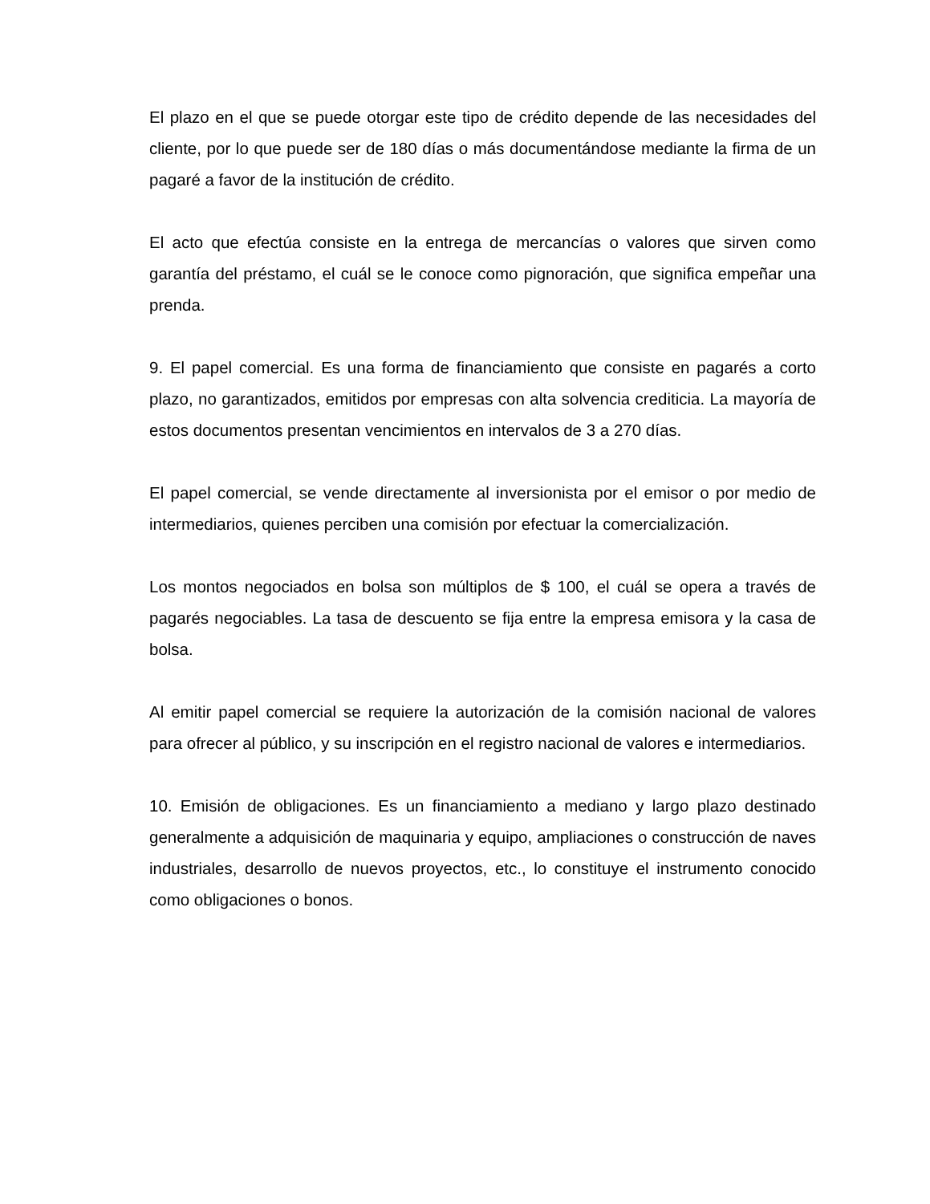El plazo en el que se puede otorgar este tipo de crédito depende de las necesidades del cliente, por lo que puede ser de 180 días o más documentándose mediante la firma de un pagaré a favor de la institución de crédito.
El acto que efectúa consiste en la entrega de mercancías o valores que sirven como garantía del préstamo, el cuál se le conoce como pignoración, que significa empeñar una prenda.
9. El papel comercial. Es una forma de financiamiento que consiste en pagarés a corto plazo, no garantizados, emitidos por empresas con alta solvencia crediticia. La mayoría de estos documentos presentan vencimientos en intervalos de 3 a 270 días.
El papel comercial, se vende directamente al inversionista por el emisor o por medio de intermediarios, quienes perciben una comisión por efectuar la comercialización.
Los montos negociados en bolsa son múltiplos de $ 100, el cuál se opera a través de pagarés negociables. La tasa de descuento se fija entre la empresa emisora y la casa de bolsa.
Al emitir papel comercial se requiere la autorización de la comisión nacional de valores para ofrecer al público, y su inscripción en el registro nacional de valores e intermediarios.
10. Emisión de obligaciones. Es un financiamiento a mediano y largo plazo destinado generalmente a adquisición de maquinaria y equipo, ampliaciones o construcción de naves industriales, desarrollo de nuevos proyectos, etc., lo constituye el instrumento conocido como obligaciones o bonos.